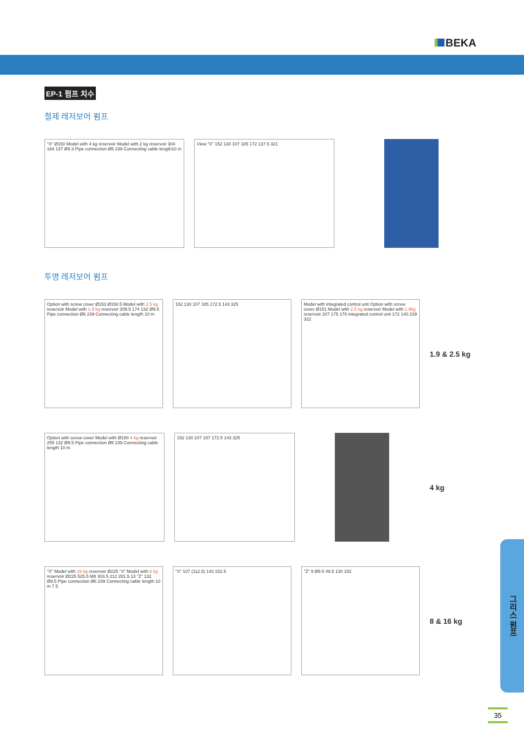BEKA
EP-1 펌프 치수
철제 레저보어 펌프
"X" Ø150 Model with 4 kg reservoir Model with 2 kg reservoir 304 184 137 Ø9.3 Pipe connection Ø6 239 Connecting cable length10 m
View "X" 152 130 107 185 172 137.5 321
투명 레저보어 펌프
Option with screw cover Ø153 Ø150.5 Model with 2.5 kg reservoir Model with 1.9 kg reservoir 209.5 174 132 Ø9.5 Pipe connection Ø6 239 Connecting cable length 10 m
152 130 107 185 172.5 143 325
Model with integrated control unit Option with screw cover Ø151 Model with 2.5 kg reservoir Model with 1.9kg reservoir 207 175 176 integrated control unit 172 140 239 322
1.9 & 2.5 kg
Option with screw cover Model with Ø180 4 kg reservoir 255 132 Ø9.5 Pipe connection Ø6 239 Connecting cable length 10 m
152 130 107 197 172.5 143 325
4 kg
"X" Model with 16 kg reservoir Ø225 "X" Model with 8 kg reservoir Ø225 525.5 M8 303.5 212 281.5 13 "Z" 132 Ø9.5 Pipe connection Ø6 239 Connecting cable length 10 m 7.5
"X" 107 (112.5) 143 152.5 "Z" 9 Ø9.5 49.5 130 152
8 & 16 kg
그리스 펌프
35